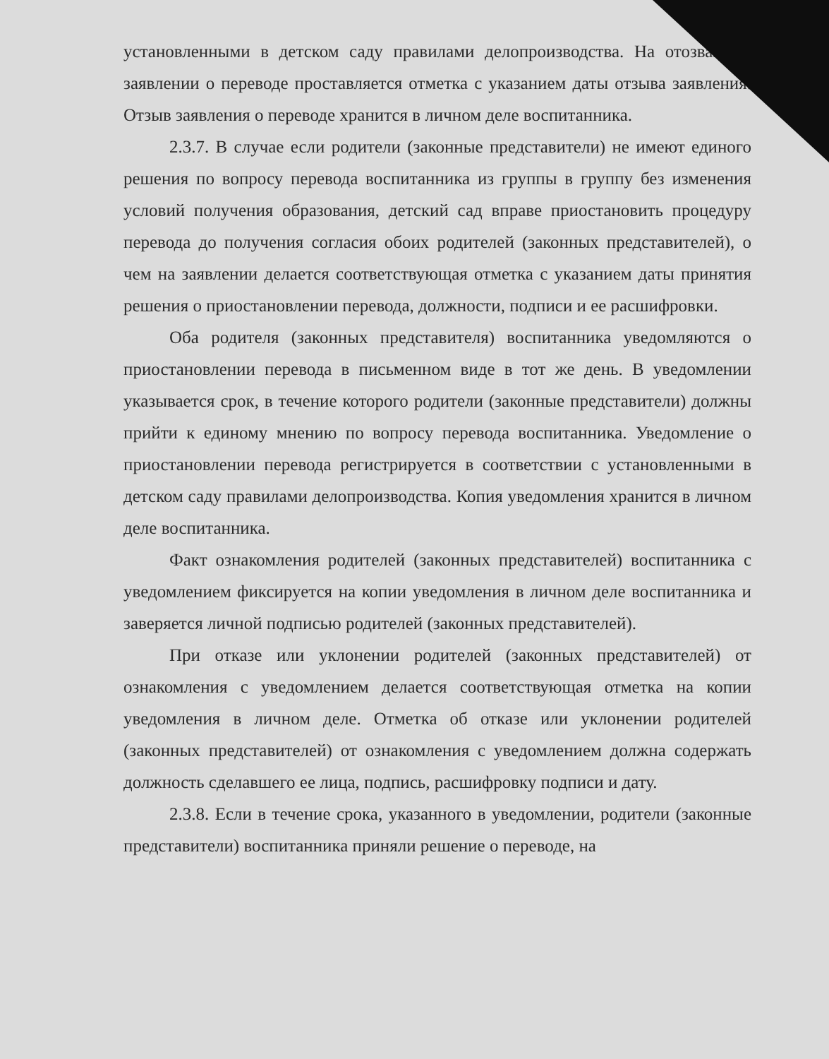установленными в детском саду правилами делопроизводства. На отозванном заявлении о переводе проставляется отметка с указанием даты отзыва заявления. Отзыв заявления о переводе хранится в личном деле воспитанника.
2.3.7. В случае если родители (законные представители) не имеют единого решения по вопросу перевода воспитанника из группы в группу без изменения условий получения образования, детский сад вправе приостановить процедуру перевода до получения согласия обоих родителей (законных представителей), о чем на заявлении делается соответствующая отметка с указанием даты принятия решения о приостановлении перевода, должности, подписи и ее расшифровки.
Оба родителя (законных представителя) воспитанника уведомляются о приостановлении перевода в письменном виде в тот же день. В уведомлении указывается срок, в течение которого родители (законные представители) должны прийти к единому мнению по вопросу перевода воспитанника. Уведомление о приостановлении перевода регистрируется в соответствии с установленными в детском саду правилами делопроизводства. Копия уведомления хранится в личном деле воспитанника.
Факт ознакомления родителей (законных представителей) воспитанника с уведомлением фиксируется на копии уведомления в личном деле воспитанника и заверяется личной подписью родителей (законных представителей).
При отказе или уклонении родителей (законных представителей) от ознакомления с уведомлением делается соответствующая отметка на копии уведомления в личном деле. Отметка об отказе или уклонении родителей (законных представителей) от ознакомления с уведомлением должна содержать должность сделавшего ее лица, подпись, расшифровку подписи и дату.
2.3.8. Если в течение срока, указанного в уведомлении, родители (законные представители) воспитанника приняли решение о переводе, на